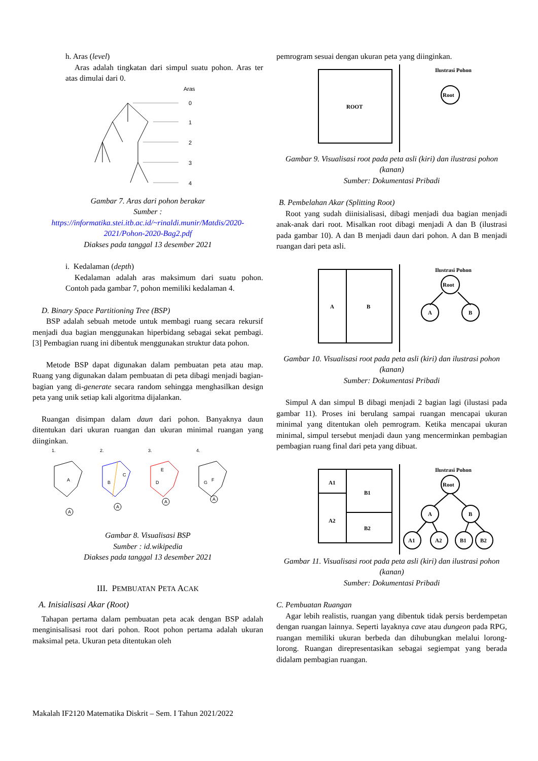h. Aras (level)
Aras adalah tingkatan dari simpul suatu pohon. Aras ter atas dimulai dari 0.
Aras
0
1
2
3
4
Gambar 7. Aras dari pohon berakar
Sumber :
https://informatika.stei.itb.ac.id/~rinaldi.munir/Matdis/2020-2021/Pohon-2020-Bag2.pdf
Diakses pada tanggal 13 desember 2021
i. Kedalaman (depth)
Kedalaman adalah aras maksimum dari suatu pohon. Contoh pada gambar 7, pohon memiliki kedalaman 4.
D. Binary Space Partitioning Tree (BSP)
BSP adalah sebuah metode untuk membagi ruang secara rekursif menjadi dua bagian menggunakan hiperbidang sebagai sekat pembagi.[3] Pembagian ruang ini dibentuk menggunakan struktur data pohon.
Metode BSP dapat digunakan dalam pembuatan peta atau map. Ruang yang digunakan dalam pembuatan di peta dibagi menjadi bagian-bagian yang di-generate secara random sehingga menghasilkan design peta yang unik setiap kali algoritma dijalankan.
Ruangan disimpan dalam daun dari pohon. Banyaknya daun ditentukan dari ukuran ruangan dan ukuran minimal ruangan yang diinginkan.
1.
2.
3.
4.
A
B
C
E
D
G
F
A
A
A
A
Gambar 8. Visualisasi BSP
Sumber : id.wikipedia
Diakses pada tanggal 13 desember 2021
III. PEMBUATAN PETA ACAK
A. Inisialisasi Akar (Root)
Tahapan pertama dalam pembuatan peta acak dengan BSP adalah menginisalisasi root dari pohon. Root pohon pertama adalah ukuran maksimal peta. Ukuran peta ditentukan oleh
pemrogram sesuai dengan ukuran peta yang diinginkan.
ROOT
Ilustrasi Pohon
Root
Gambar 9. Visualisasi root pada peta asli (kiri) dan ilustrasi pohon (kanan)
Sumber: Dokumentasi Pribadi
B. Pembelahan Akar (Splitting Root)
Root yang sudah diinisialisasi, dibagi menjadi dua bagian menjadi anak-anak dari root. Misalkan root dibagi menjadi A dan B (ilustrasi pada gambar 10). A dan B menjadi daun dari pohon. A dan B menjadi ruangan dari peta asli.
A
B
Ilustrasi Pohon
Root
A
B
Gambar 10. Visualisasi root pada peta asli (kiri) dan ilustrasi pohon (kanan)
Sumber: Dokumentasi Pribadi
Simpul A dan simpul B dibagi menjadi 2 bagian lagi (ilustasi pada gambar 11). Proses ini berulang sampai ruangan mencapai ukuran minimal yang ditentukan oleh pemrogram. Ketika mencapai ukuran minimal, simpul tersebut menjadi daun yang mencerminkan pembagian pembagian ruang final dari peta yang dibuat.
A1
A2
B1
B2
Ilustrasi Pohon
Root
A
B
A1
A2
B1
B2
Gambar 11. Visualisasi root pada peta asli (kiri) dan ilustrasi pohon (kanan)
Sumber: Dokumentasi Pribadi
C. Pembuatan Ruangan
Agar lebih realistis, ruangan yang dibentuk tidak persis berdempetan dengan ruangan lainnya. Seperti layaknya cave atau dungeon pada RPG, ruangan memiliki ukuran berbeda dan dihubungkan melalui lorong-lorong. Ruangan direpresentasikan sebagai segiempat yang berada didalam pembagian ruangan.
Makalah IF2120 Matematika Diskrit – Sem. I Tahun 2021/2022